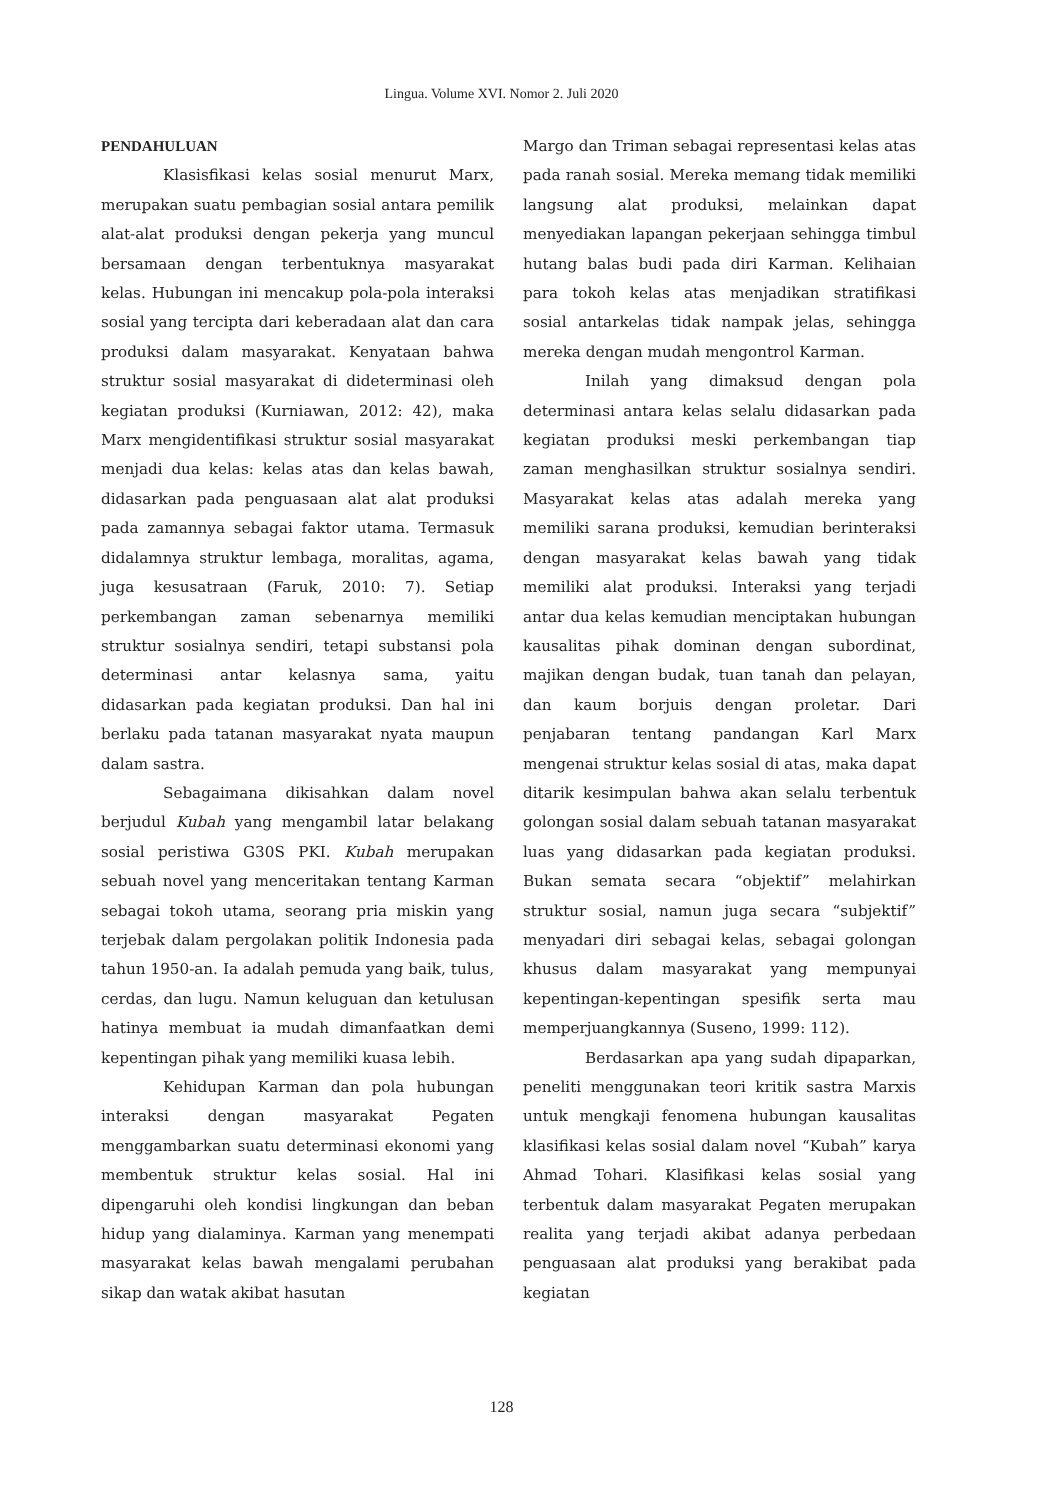Lingua. Volume XVI. Nomor 2. Juli 2020
PENDAHULUAN
Klasisfikasi kelas sosial menurut Marx, merupakan suatu pembagian sosial antara pemilik alat-alat produksi dengan pekerja yang muncul bersamaan dengan terbentuknya masyarakat kelas. Hubungan ini mencakup pola-pola interaksi sosial yang tercipta dari keberadaan alat dan cara produksi dalam masyarakat. Kenyataan bahwa struktur sosial masyarakat di dideterminasi oleh kegiatan produksi (Kurniawan, 2012: 42), maka Marx mengidentifikasi struktur sosial masyarakat menjadi dua kelas: kelas atas dan kelas bawah, didasarkan pada penguasaan alat alat produksi pada zamannya sebagai faktor utama. Termasuk didalamnya struktur lembaga, moralitas, agama, juga kesusatraan (Faruk, 2010: 7). Setiap perkembangan zaman sebenarnya memiliki struktur sosialnya sendiri, tetapi substansi pola determinasi antar kelasnya sama, yaitu didasarkan pada kegiatan produksi. Dan hal ini berlaku pada tatanan masyarakat nyata maupun dalam sastra.
Sebagaimana dikisahkan dalam novel berjudul Kubah yang mengambil latar belakang sosial peristiwa G30S PKI. Kubah merupakan sebuah novel yang menceritakan tentang Karman sebagai tokoh utama, seorang pria miskin yang terjebak dalam pergolakan politik Indonesia pada tahun 1950-an. Ia adalah pemuda yang baik, tulus, cerdas, dan lugu. Namun keluguan dan ketulusan hatinya membuat ia mudah dimanfaatkan demi kepentingan pihak yang memiliki kuasa lebih.
Kehidupan Karman dan pola hubungan interaksi dengan masyarakat Pegaten menggambarkan suatu determinasi ekonomi yang membentuk struktur kelas sosial. Hal ini dipengaruhi oleh kondisi lingkungan dan beban hidup yang dialaminya. Karman yang menempati masyarakat kelas bawah mengalami perubahan sikap dan watak akibat hasutan
Margo dan Triman sebagai representasi kelas atas pada ranah sosial. Mereka memang tidak memiliki langsung alat produksi, melainkan dapat menyediakan lapangan pekerjaan sehingga timbul hutang balas budi pada diri Karman. Kelihaian para tokoh kelas atas menjadikan stratifikasi sosial antarkelas tidak nampak jelas, sehingga mereka dengan mudah mengontrol Karman.
Inilah yang dimaksud dengan pola determinasi antara kelas selalu didasarkan pada kegiatan produksi meski perkembangan tiap zaman menghasilkan struktur sosialnya sendiri. Masyarakat kelas atas adalah mereka yang memiliki sarana produksi, kemudian berinteraksi dengan masyarakat kelas bawah yang tidak memiliki alat produksi. Interaksi yang terjadi antar dua kelas kemudian menciptakan hubungan kausalitas pihak dominan dengan subordinat, majikan dengan budak, tuan tanah dan pelayan, dan kaum borjuis dengan proletar. Dari penjabaran tentang pandangan Karl Marx mengenai struktur kelas sosial di atas, maka dapat ditarik kesimpulan bahwa akan selalu terbentuk golongan sosial dalam sebuah tatanan masyarakat luas yang didasarkan pada kegiatan produksi. Bukan semata secara “objektif” melahirkan struktur sosial, namun juga secara “subjektif” menyadari diri sebagai kelas, sebagai golongan khusus dalam masyarakat yang mempunyai kepentingan-kepentingan spesifik serta mau memperjuangkannya (Suseno, 1999: 112).
Berdasarkan apa yang sudah dipaparkan, peneliti menggunakan teori kritik sastra Marxis untuk mengkaji fenomena hubungan kausalitas klasifikasi kelas sosial dalam novel “Kubah” karya Ahmad Tohari. Klasifikasi kelas sosial yang terbentuk dalam masyarakat Pegaten merupakan realita yang terjadi akibat adanya perbedaan penguasaan alat produksi yang berakibat pada kegiatan
128